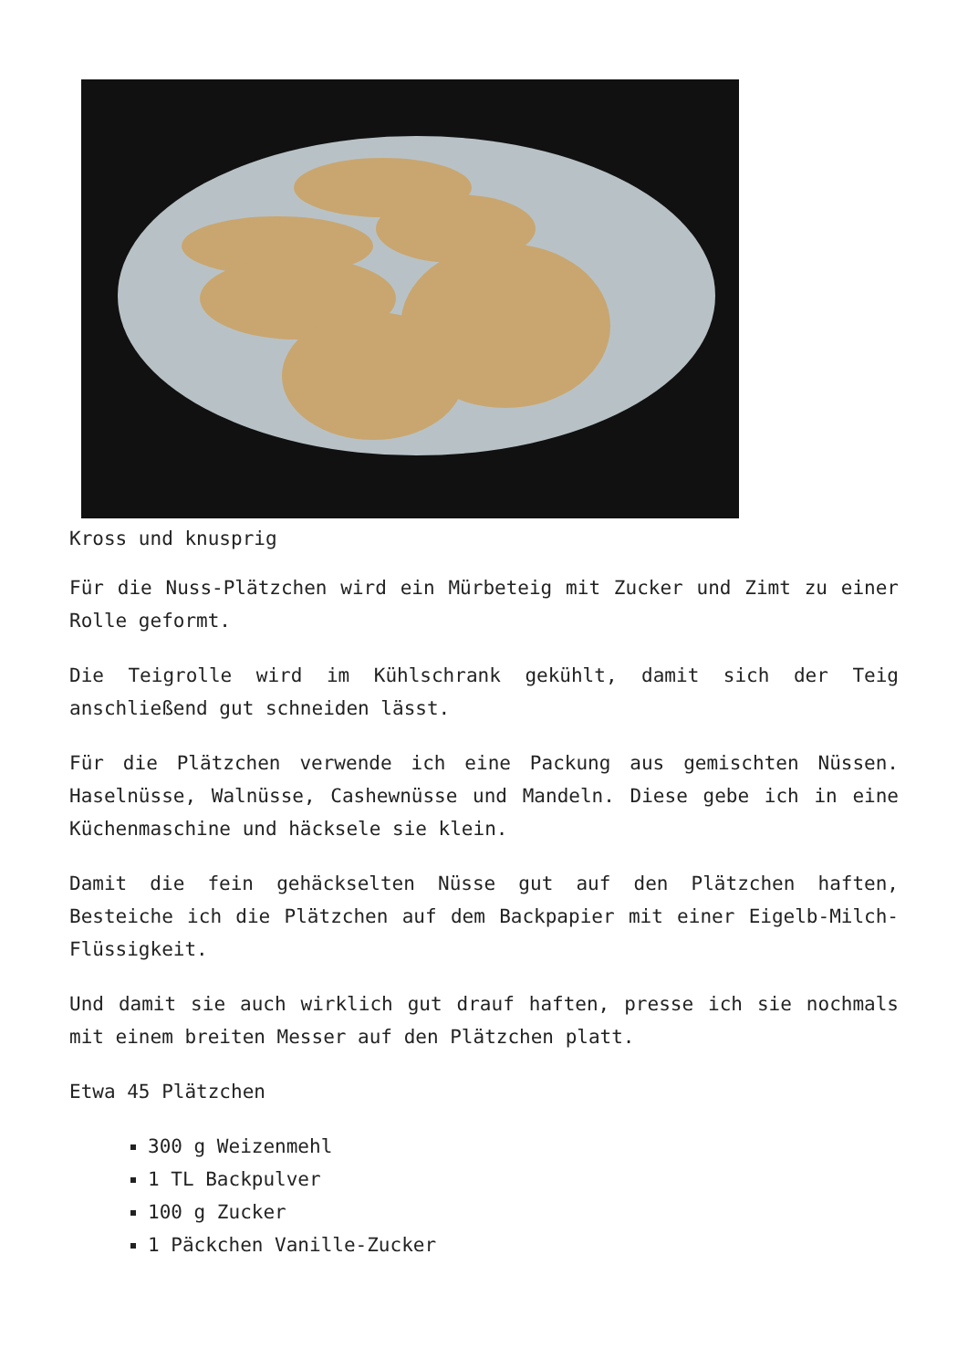Kross und knusprig
Für die Nuss-Plätzchen wird ein Mürbeteig mit Zucker und Zimt zu einer Rolle geformt.
Die Teigrolle wird im Kühlschrank gekühlt, damit sich der Teig anschließend gut schneiden lässt.
Für die Plätzchen verwende ich eine Packung aus gemischten Nüssen. Haselnüsse, Walnüsse, Cashewnüsse und Mandeln. Diese gebe ich in eine Küchenmaschine und häcksele sie klein.
Damit die fein gehäckselten Nüsse gut auf den Plätzchen haften, Besteiche ich die Plätzchen auf dem Backpapier mit einer Eigelb-Milch-Flüssigkeit.
Und damit sie auch wirklich gut drauf haften, presse ich sie nochmals mit einem breiten Messer auf den Plätzchen platt.
Etwa 45 Plätzchen
300 g Weizenmehl
1 TL Backpulver
100 g Zucker
1 Päckchen Vanille-Zucker